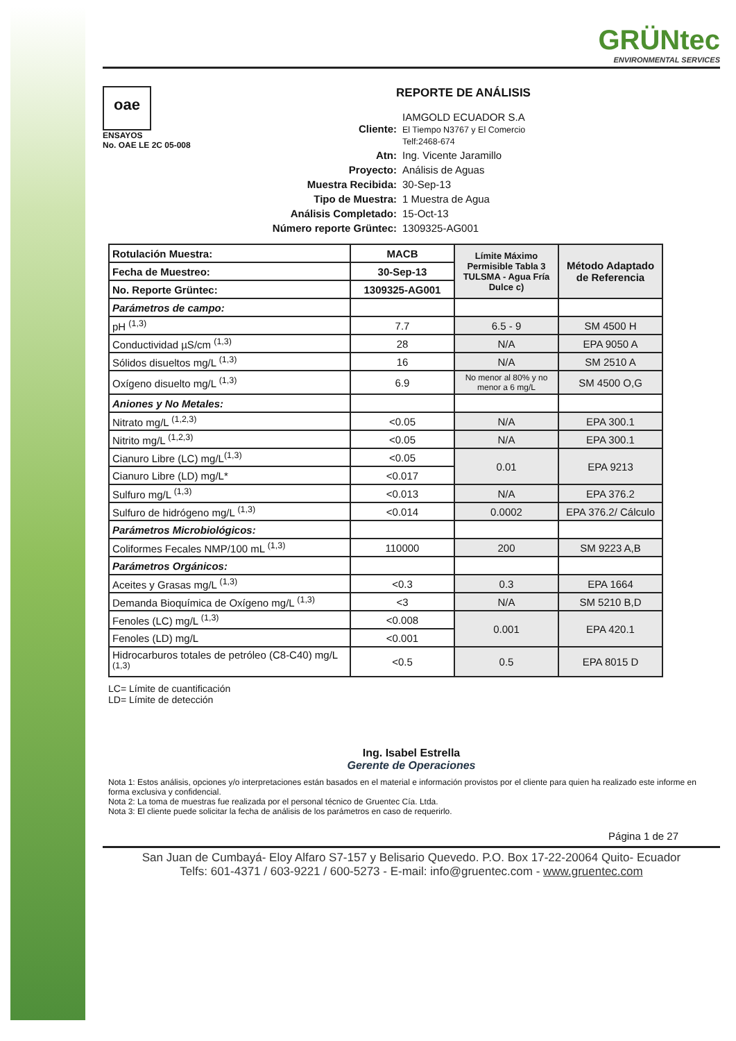GRÜNtec
ENVIRONMENTAL SERVICES
oae
ENSAYOS
No. OAE LE 2C 05-008
REPORTE DE ANÁLISIS
| Cliente: | IAMGOLD ECUADOR S.A El Tiempo N3767 y El Comercio Telf:2468-674 |
| Atn: | Ing. Vicente Jaramillo |
| Proyecto: | Análisis de Aguas |
| Muestra Recibida: | 30-Sep-13 |
| Tipo de Muestra: | 1 Muestra de Agua |
| Análisis Completado: | 15-Oct-13 |
| Número reporte Grüntec: | 1309325-AG001 |
| Rotulación Muestra: | MACB | Límite Máximo Permisible Tabla 3 TULSMA - Agua Fría Dulce c) | Método Adaptado de Referencia |
| --- | --- | --- | --- |
| Fecha de Muestreo: | 30-Sep-13 | | |
| No. Reporte Grüntec: | 1309325-AG001 | | |
| Parámetros de campo: | | | |
| pH <sup>(1,3)</sup> | 7.7 | 6.5 - 9 | SM 4500 H |
| Conductividad µS/cm <sup>(1,3)</sup> | 28 | N/A | EPA 9050 A |
| Sólidos disueltos mg/L <sup>(1,3)</sup> | 16 | N/A | SM 2510 A |
| Oxígeno disuelto mg/L <sup>(1,3)</sup> | 6.9 | No menor al 80% y no menor a 6 mg/L | SM 4500 O,G |
| Aniones y No Metales: | | | |
| Nitrato mg/L <sup>(1,2,3)</sup> | <0.05 | N/A | EPA 300.1 |
| Nitrito mg/L <sup>(1,2,3)</sup> | <0.05 | N/A | EPA 300.1 |
| Cianuro Libre (LC) mg/L<sup>(1,3)</sup> | <0.05 | 0.01 | EPA 9213 |
| Cianuro Libre (LD) mg/L* | <0.017 | | |
| Sulfuro mg/L <sup>(1,3)</sup> | <0.013 | N/A | EPA 376.2 |
| Sulfuro de hidrógeno mg/L <sup>(1,3)</sup> | <0.014 | 0.0002 | EPA 376.2/ Cálculo |
| Parámetros Microbiológicos: | | | |
| Coliformes Fecales NMP/100 mL <sup>(1,3)</sup> | 110000 | 200 | SM 9223 A,B |
| Parámetros Orgánicos: | | | |
| Aceites y Grasas mg/L <sup>(1,3)</sup> | <0.3 | 0.3 | EPA 1664 |
| Demanda Bioquímica de Oxígeno mg/L <sup>(1,3)</sup> | <3 | N/A | SM 5210 B,D |
| Fenoles (LC) mg/L <sup>(1,3)</sup> | <0.008 | 0.001 | EPA 420.1 |
| Fenoles (LD) mg/L | <0.001 | | |
| Hidrocarburos totales de petróleo (C8-C40) mg/L <sup>(1,3)</sup> | <0.5 | 0.5 | EPA 8015 D |
LC= Límite de cuantificación
LD= Límite de detección
Ing. Isabel Estrella
Gerente de Operaciones
Nota 1: Estos análisis, opciones y/o interpretaciones están basados en el material e información provistos por el cliente para quien ha realizado este informe en forma exclusiva y confidencial.
Nota 2: La toma de muestras fue realizada por el personal técnico de Gruentec Cía. Ltda.
Nota 3: El cliente puede solicitar la fecha de análisis de los parámetros en caso de requerirlo.
Página 1 de 27
San Juan de Cumbayá- Eloy Alfaro S7-157 y Belisario Quevedo. P.O. Box 17-22-20064 Quito- Ecuador
Telfs: 601-4371 / 603-9221 / 600-5273 - E-mail: info@gruentec.com - www.gruentec.com